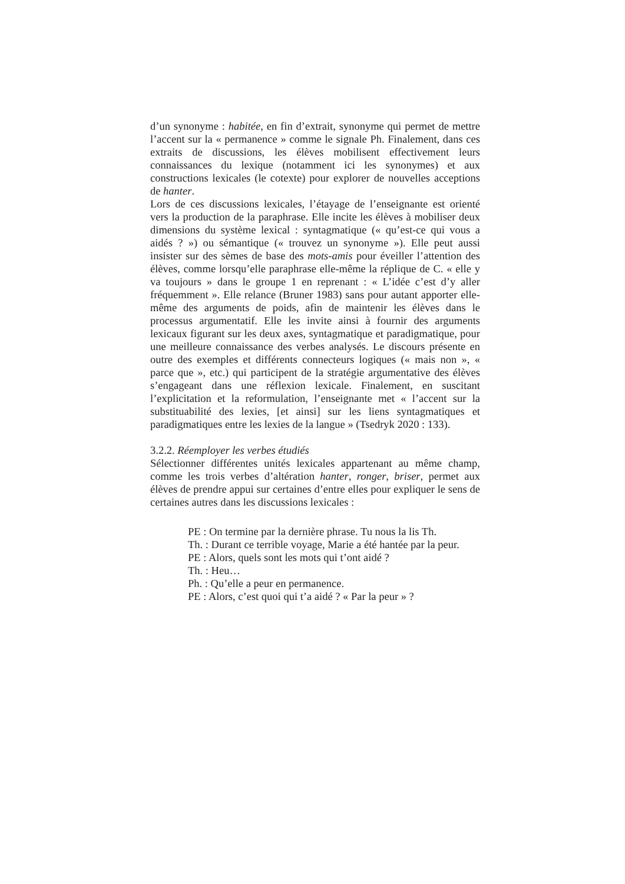d’un synonyme : habitée, en fin d’extrait, synonyme qui permet de mettre l’accent sur la « permanence » comme le signale Ph. Finalement, dans ces extraits de discussions, les élèves mobilisent effectivement leurs connaissances du lexique (notamment ici les synonymes) et aux constructions lexicales (le cotexte) pour explorer de nouvelles acceptions de hanter.
Lors de ces discussions lexicales, l’étayage de l’enseignante est orienté vers la production de la paraphrase. Elle incite les élèves à mobiliser deux dimensions du système lexical : syntagmatique (« qu’est-ce qui vous a aidés ? ») ou sémantique (« trouvez un synonyme »). Elle peut aussi insister sur des sèmes de base des mots-amis pour éveiller l’attention des élèves, comme lorsqu’elle paraphrase elle-même la réplique de C. « elle y va toujours » dans le groupe 1 en reprenant : « L’idée c’est d’y aller fréquemment ». Elle relance (Bruner 1983) sans pour autant apporter elle-même des arguments de poids, afin de maintenir les élèves dans le processus argumentatif. Elle les invite ainsi à fournir des arguments lexicaux figurant sur les deux axes, syntagmatique et paradigmatique, pour une meilleure connaissance des verbes analysés. Le discours présente en outre des exemples et différents connecteurs logiques (« mais non », « parce que », etc.) qui participent de la stratégie argumentative des élèves s’engageant dans une réflexion lexicale. Finalement, en suscitant l’explicitation et la reformulation, l’enseignante met « l’accent sur la substituabilité des lexies, [et ainsi] sur les liens syntagmatiques et paradigmatiques entre les lexies de la langue » (Tsedryk 2020 : 133).
3.2.2. Réemployer les verbes étudiés
Sélectionner différentes unités lexicales appartenant au même champ, comme les trois verbes d’altération hanter, ronger, briser, permet aux élèves de prendre appui sur certaines d’entre elles pour expliquer le sens de certaines autres dans les discussions lexicales :
PE : On termine par la dernière phrase. Tu nous la lis Th.
Th. : Durant ce terrible voyage, Marie a été hantée par la peur.
PE : Alors, quels sont les mots qui t’ont aidé ?
Th. : Heu…
Ph. : Qu’elle a peur en permanence.
PE : Alors, c’est quoi qui t’a aidé ? « Par la peur » ?